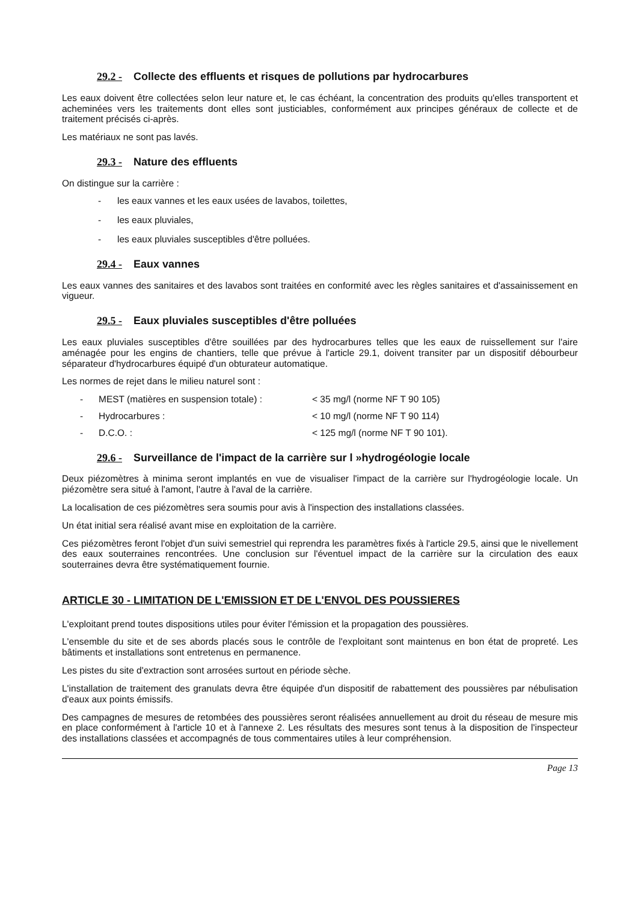29.2 - Collecte des effluents et risques de pollutions par hydrocarbures
Les eaux doivent être collectées selon leur nature et, le cas échéant, la concentration des produits qu'elles transportent et acheminées vers les traitements dont elles sont justiciables, conformément aux principes généraux de collecte et de traitement précisés ci-après.
Les matériaux ne sont pas lavés.
29.3 - Nature des effluents
On distingue sur la carrière :
- les eaux vannes et les eaux usées de lavabos, toilettes,
- les eaux pluviales,
- les eaux pluviales susceptibles d'être polluées.
29.4 - Eaux vannes
Les eaux vannes des sanitaires et des lavabos sont traitées en conformité avec les règles sanitaires et d'assainissement en vigueur.
29.5 - Eaux pluviales susceptibles d'être polluées
Les eaux pluviales susceptibles d'être souillées par des hydrocarbures telles que les eaux de ruissellement sur l'aire aménagée pour les engins de chantiers, telle que prévue à l'article 29.1, doivent transiter par un dispositif débourbeur séparateur d'hydrocarbures équipé d'un obturateur automatique.
Les normes de rejet dans le milieu naturel sont :
- MEST (matières en suspension totale) : < 35 mg/l (norme NF T 90 105)
- Hydrocarbures : < 10 mg/l (norme NF T 90 114)
- D.C.O. : < 125 mg/l (norme NF T 90 101).
29.6 - Surveillance de l'impact de la carrière sur l »hydrogéologie locale
Deux piézomètres à minima seront implantés en vue de visualiser l'impact de la carrière sur l'hydrogéologie locale. Un piézomètre sera situé à l'amont, l'autre à l'aval de la carrière.
La localisation de ces piézomètres sera soumis pour avis à l'inspection des installations classées.
Un état initial sera réalisé avant mise en exploitation de la carrière.
Ces piézomètres feront l'objet d'un suivi semestriel qui reprendra les paramètres fixés à l'article 29.5, ainsi que le nivellement des eaux souterraines rencontrées. Une conclusion sur l'éventuel impact de la carrière sur la circulation des eaux souterraines devra être systématiquement fournie.
ARTICLE 30 - LIMITATION DE L'EMISSION ET DE L'ENVOL DES POUSSIERES
L'exploitant prend toutes dispositions utiles pour éviter l'émission et la propagation des poussières.
L'ensemble du site et de ses abords placés sous le contrôle de l'exploitant sont maintenus en bon état de propreté. Les bâtiments et installations sont entretenus en permanence.
Les pistes du site d'extraction sont arrosées surtout en période sèche.
L'installation de traitement des granulats devra être équipée d'un dispositif de rabattement des poussières par nébulisation d'eaux aux points émissifs.
Des campagnes de mesures de retombées des poussières seront réalisées annuellement au droit du réseau de mesure mis en place conformément à l'article 10 et à l'annexe 2. Les résultats des mesures sont tenus à la disposition de l'inspecteur des installations classées et accompagnés de tous commentaires utiles à leur compréhension.
Page 13